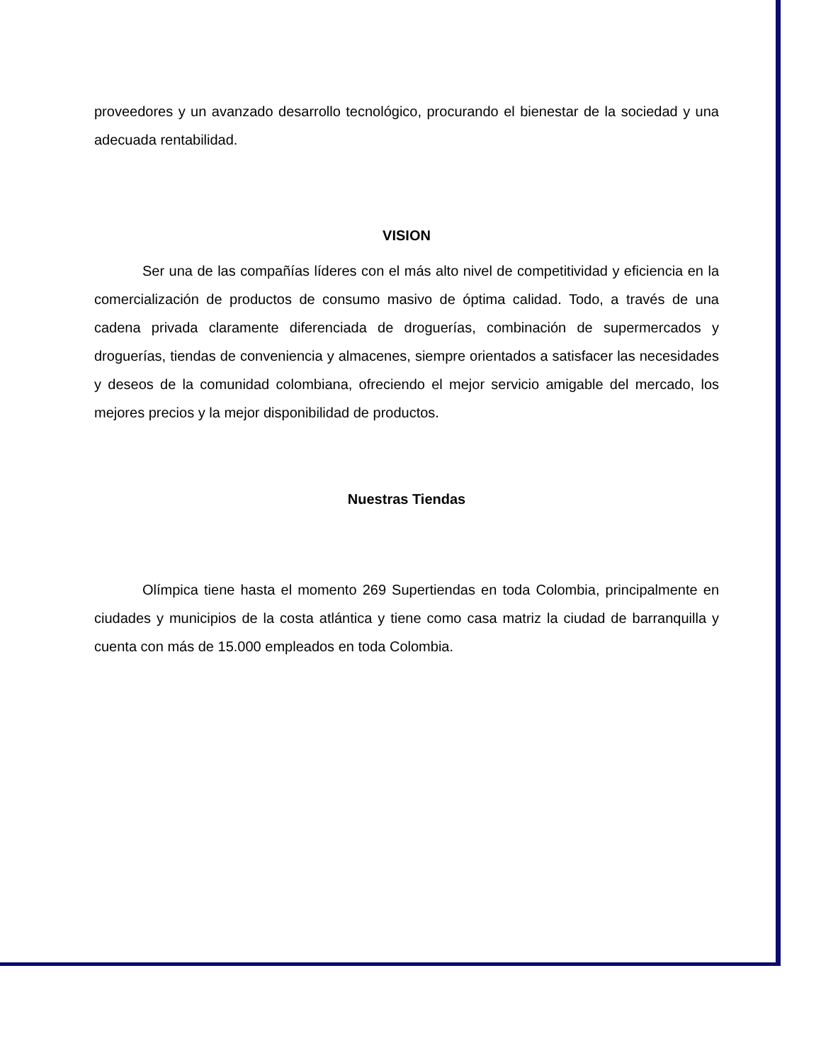proveedores y un avanzado desarrollo tecnológico, procurando el bienestar de la sociedad y una adecuada rentabilidad.
VISION
Ser una de las compañías líderes con el más alto nivel de competitividad y eficiencia en la comercialización de productos de consumo masivo de óptima calidad. Todo, a través de una cadena privada claramente diferenciada de droguerías, combinación de supermercados y droguerías, tiendas de conveniencia y almacenes, siempre orientados a satisfacer las necesidades y deseos de la comunidad colombiana, ofreciendo el mejor servicio amigable del mercado, los mejores precios y la mejor disponibilidad de productos.
Nuestras Tiendas
Olímpica tiene hasta el momento 269 Supertiendas en toda Colombia, principalmente en ciudades y municipios de la costa atlántica y tiene como casa matriz la ciudad de barranquilla y cuenta con más de 15.000 empleados en toda Colombia.